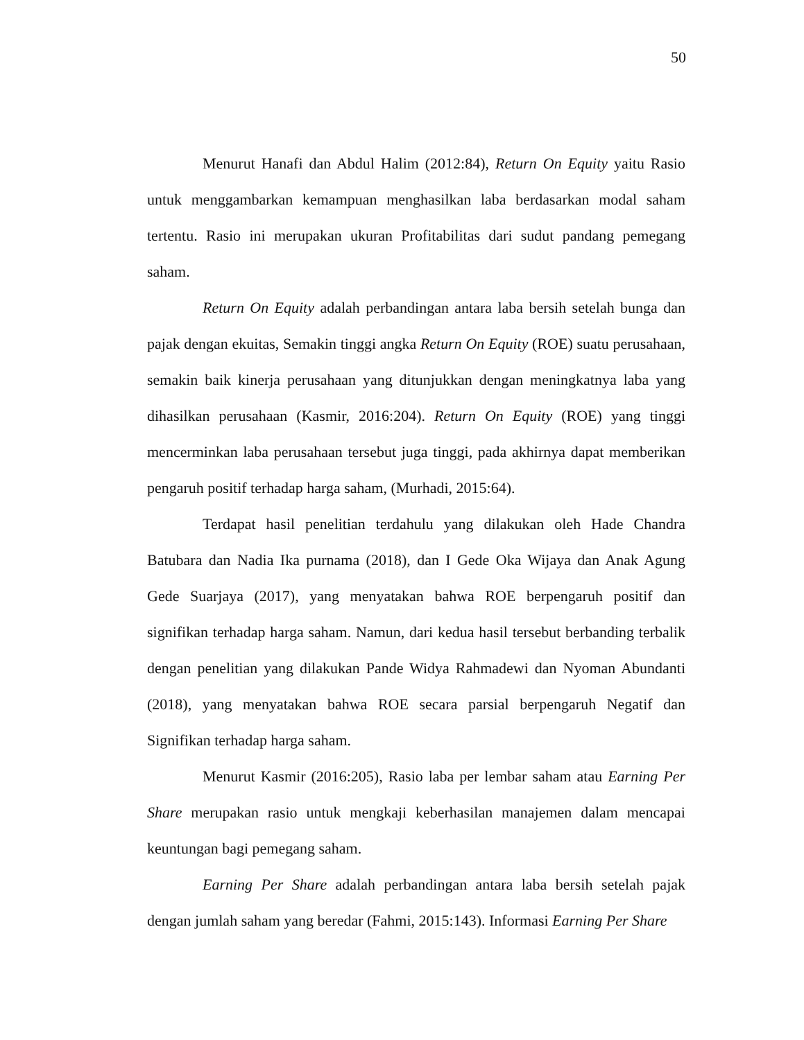50
Menurut Hanafi dan Abdul Halim (2012:84), Return On Equity yaitu Rasio untuk menggambarkan kemampuan menghasilkan laba berdasarkan modal saham tertentu. Rasio ini merupakan ukuran Profitabilitas dari sudut pandang pemegang saham.
Return On Equity adalah perbandingan antara laba bersih setelah bunga dan pajak dengan ekuitas, Semakin tinggi angka Return On Equity (ROE) suatu perusahaan, semakin baik kinerja perusahaan yang ditunjukkan dengan meningkatnya laba yang dihasilkan perusahaan (Kasmir, 2016:204). Return On Equity (ROE) yang tinggi mencerminkan laba perusahaan tersebut juga tinggi, pada akhirnya dapat memberikan pengaruh positif terhadap harga saham, (Murhadi, 2015:64).
Terdapat hasil penelitian terdahulu yang dilakukan oleh Hade Chandra Batubara dan Nadia Ika purnama (2018), dan I Gede Oka Wijaya dan Anak Agung Gede Suarjaya (2017), yang menyatakan bahwa ROE berpengaruh positif dan signifikan terhadap harga saham. Namun, dari kedua hasil tersebut berbanding terbalik dengan penelitian yang dilakukan Pande Widya Rahmadewi dan Nyoman Abundanti (2018), yang menyatakan bahwa ROE secara parsial berpengaruh Negatif dan Signifikan terhadap harga saham.
Menurut Kasmir (2016:205), Rasio laba per lembar saham atau Earning Per Share merupakan rasio untuk mengkaji keberhasilan manajemen dalam mencapai keuntungan bagi pemegang saham.
Earning Per Share adalah perbandingan antara laba bersih setelah pajak dengan jumlah saham yang beredar (Fahmi, 2015:143). Informasi Earning Per Share